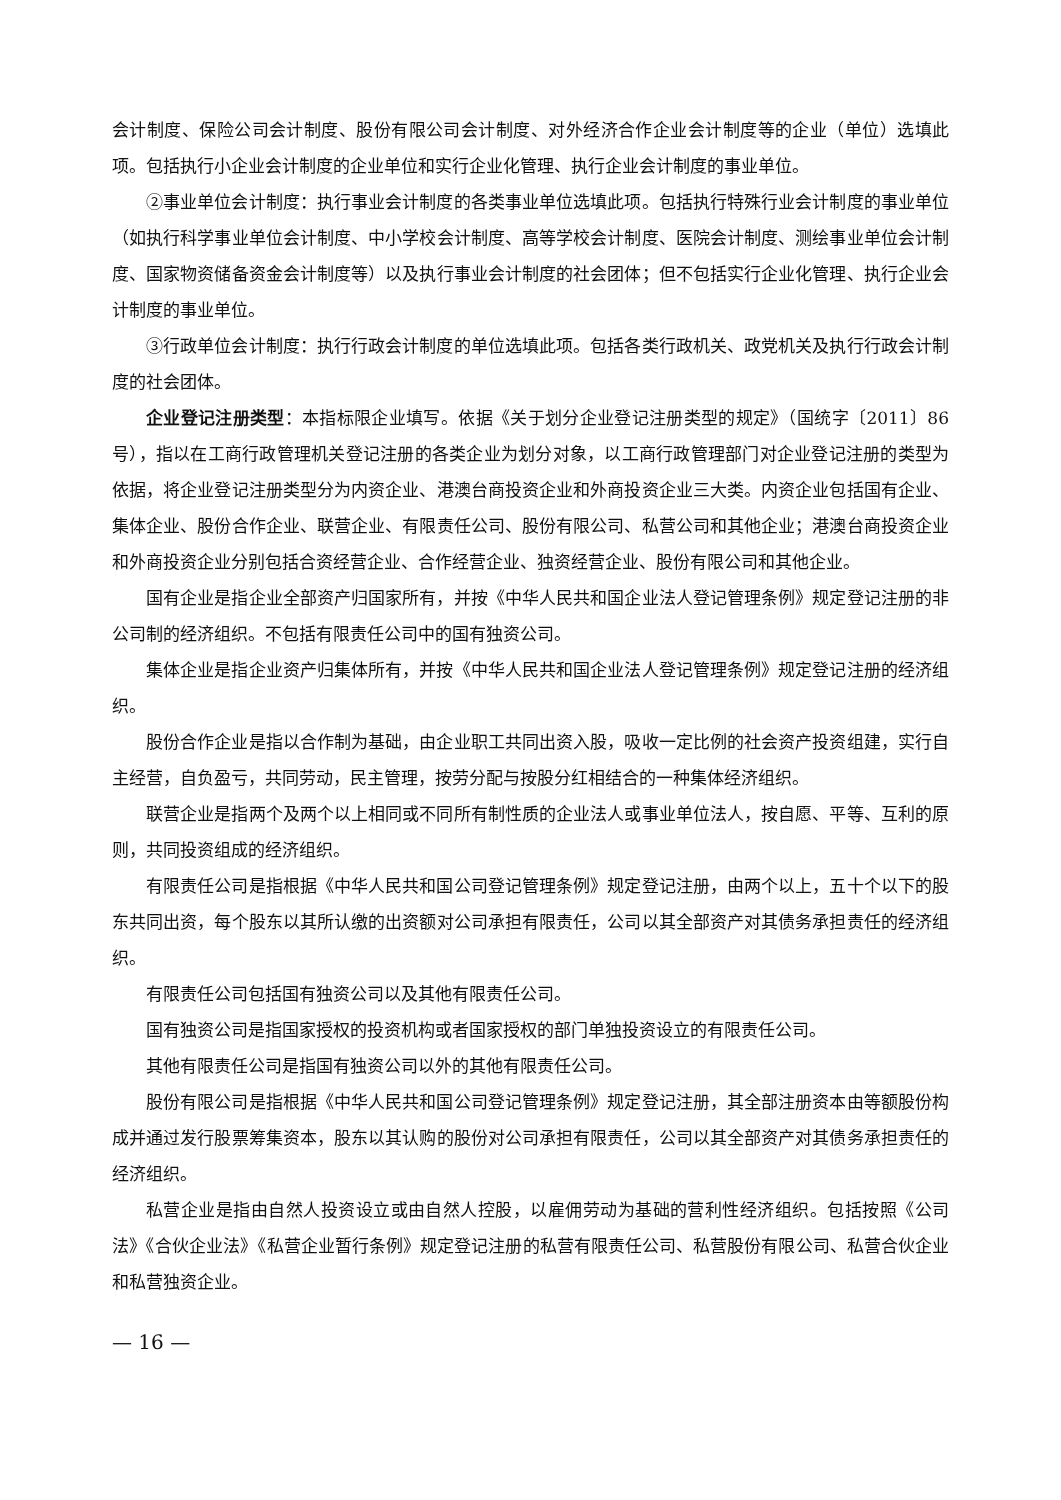会计制度、保险公司会计制度、股份有限公司会计制度、对外经济合作企业会计制度等的企业（单位）选填此项。包括执行小企业会计制度的企业单位和实行企业化管理、执行企业会计制度的事业单位。
②事业单位会计制度：执行事业会计制度的各类事业单位选填此项。包括执行特殊行业会计制度的事业单位（如执行科学事业单位会计制度、中小学校会计制度、高等学校会计制度、医院会计制度、测绘事业单位会计制度、国家物资储备资金会计制度等）以及执行事业会计制度的社会团体；但不包括实行企业化管理、执行企业会计制度的事业单位。
③行政单位会计制度：执行行政会计制度的单位选填此项。包括各类行政机关、政党机关及执行行政会计制度的社会团体。
企业登记注册类型：本指标限企业填写。依据《关于划分企业登记注册类型的规定》（国统字〔2011〕86 号），指以在工商行政管理机关登记注册的各类企业为划分对象，以工商行政管理部门对企业登记注册的类型为依据，将企业登记注册类型分为内资企业、港澳台商投资企业和外商投资企业三大类。内资企业包括国有企业、集体企业、股份合作企业、联营企业、有限责任公司、股份有限公司、私营公司和其他企业；港澳台商投资企业和外商投资企业分别包括合资经营企业、合作经营企业、独资经营企业、股份有限公司和其他企业。
国有企业是指企业全部资产归国家所有，并按《中华人民共和国企业法人登记管理条例》规定登记注册的非公司制的经济组织。不包括有限责任公司中的国有独资公司。
集体企业是指企业资产归集体所有，并按《中华人民共和国企业法人登记管理条例》规定登记注册的经济组织。
股份合作企业是指以合作制为基础，由企业职工共同出资入股，吸收一定比例的社会资产投资组建，实行自主经营，自负盈亏，共同劳动，民主管理，按劳分配与按股分红相结合的一种集体经济组织。
联营企业是指两个及两个以上相同或不同所有制性质的企业法人或事业单位法人，按自愿、平等、互利的原则，共同投资组成的经济组织。
有限责任公司是指根据《中华人民共和国公司登记管理条例》规定登记注册，由两个以上，五十个以下的股东共同出资，每个股东以其所认缴的出资额对公司承担有限责任，公司以其全部资产对其债务承担责任的经济组织。
有限责任公司包括国有独资公司以及其他有限责任公司。
国有独资公司是指国家授权的投资机构或者国家授权的部门单独投资设立的有限责任公司。
其他有限责任公司是指国有独资公司以外的其他有限责任公司。
股份有限公司是指根据《中华人民共和国公司登记管理条例》规定登记注册，其全部注册资本由等额股份构成并通过发行股票筹集资本，股东以其认购的股份对公司承担有限责任，公司以其全部资产对其债务承担责任的经济组织。
私营企业是指由自然人投资设立或由自然人控股，以雇佣劳动为基础的营利性经济组织。包括按照《公司法》《合伙企业法》《私营企业暂行条例》规定登记注册的私营有限责任公司、私营股份有限公司、私营合伙企业和私营独资企业。
— 16 —